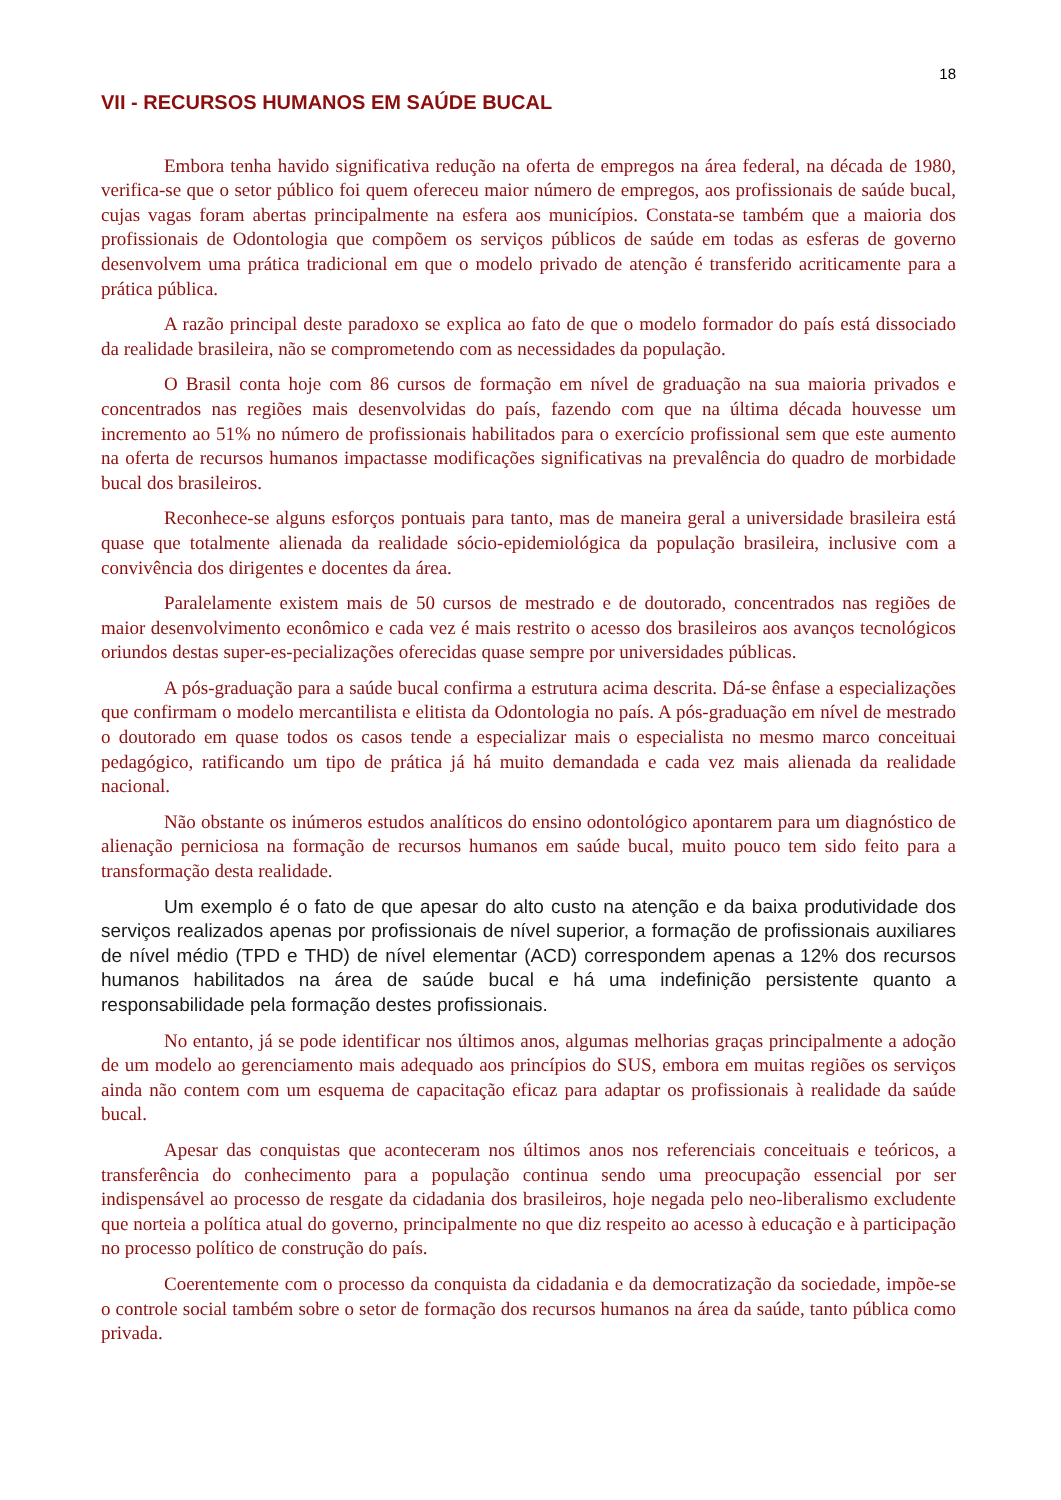18
VII - RECURSOS HUMANOS EM SAÚDE BUCAL
Embora tenha havido significativa redução na oferta de empregos na área federal, na década de 1980, verifica-se que o setor público foi quem ofereceu maior número de empregos, aos profissionais de saúde bucal, cujas vagas foram abertas principalmente na esfera aos municípios. Constata-se também que a maioria dos profissionais de Odontologia que compõem os serviços públicos de saúde em todas as esferas de governo desenvolvem uma prática tradicional em que o modelo privado de atenção é transferido acriticamente para a prática pública.
A razão principal deste paradoxo se explica ao fato de que o modelo formador do país está dissociado da realidade brasileira, não se comprometendo com as necessidades da população.
O Brasil conta hoje com 86 cursos de formação em nível de graduação na sua maioria privados e concentrados nas regiões mais desenvolvidas do país, fazendo com que na última década houvesse um incremento ao 51% no número de profissionais habilitados para o exercício profissional sem que este aumento na oferta de recursos humanos impactasse modificações significativas na prevalência do quadro de morbidade bucal dos brasileiros.
Reconhece-se alguns esforços pontuais para tanto, mas de maneira geral a universidade brasileira está quase que totalmente alienada da realidade sócio-epidemiológica da população brasileira, inclusive com a convivência dos dirigentes e docentes da área.
Paralelamente existem mais de 50 cursos de mestrado e de doutorado, concentrados nas regiões de maior desenvolvimento econômico e cada vez é mais restrito o acesso dos brasileiros aos avanços tecnológicos oriundos destas super-es-pecializações oferecidas quase sempre por universidades públicas.
A pós-graduação para a saúde bucal confirma a estrutura acima descrita. Dá-se ênfase a especializações que confirmam o modelo mercantilista e elitista da Odontologia no país. A pós-graduação em nível de mestrado o doutorado em quase todos os casos tende a especializar mais o especialista no mesmo marco conceituai pedagógico, ratificando um tipo de prática já há muito demandada e cada vez mais alienada da realidade nacional.
Não obstante os inúmeros estudos analíticos do ensino odontológico apontarem para um diagnóstico de alienação perniciosa na formação de recursos humanos em saúde bucal, muito pouco tem sido feito para a transformação desta realidade.
Um exemplo é o fato de que apesar do alto custo na atenção e da baixa produtividade dos serviços realizados apenas por profissionais de nível superior, a formação de profissionais auxiliares de nível médio (TPD e THD) de nível elementar (ACD) correspondem apenas a 12% dos recursos humanos habilitados na área de saúde bucal e há uma indefinição persistente quanto a responsabilidade pela formação destes profissionais.
No entanto, já se pode identificar nos últimos anos, algumas melhorias graças principalmente a adoção de um modelo ao gerenciamento mais adequado aos princípios do SUS, embora em muitas regiões os serviços ainda não contem com um esquema de capacitação eficaz para adaptar os profissionais à realidade da saúde bucal.
Apesar das conquistas que aconteceram nos últimos anos nos referenciais conceituais e teóricos, a transferência do conhecimento para a população continua sendo uma preocupação essencial por ser indispensável ao processo de resgate da cidadania dos brasileiros, hoje negada pelo neo-liberalismo excludente que norteia a política atual do governo, principalmente no que diz respeito ao acesso à educação e à participação no processo político de construção do país.
Coerentemente com o processo da conquista da cidadania e da democratização da sociedade, impõe-se o controle social também sobre o setor de formação dos recursos humanos na área da saúde, tanto pública como privada.